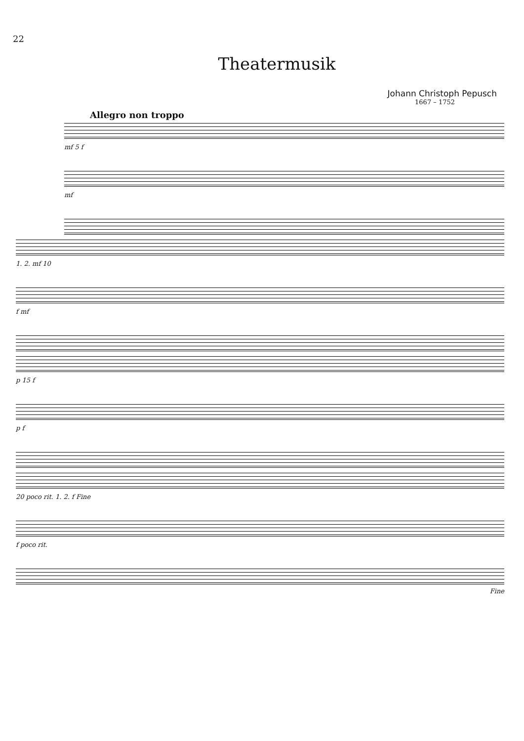22
Theatermusik
Johann Christoph Pepusch
1667 – 1752
Allegro non troppo
mf 5 f
mf
1. 2. mf 10
f mf
p 15 f
p f
20 poco rit. 1. 2. f Fine
f poco rit.
Fine